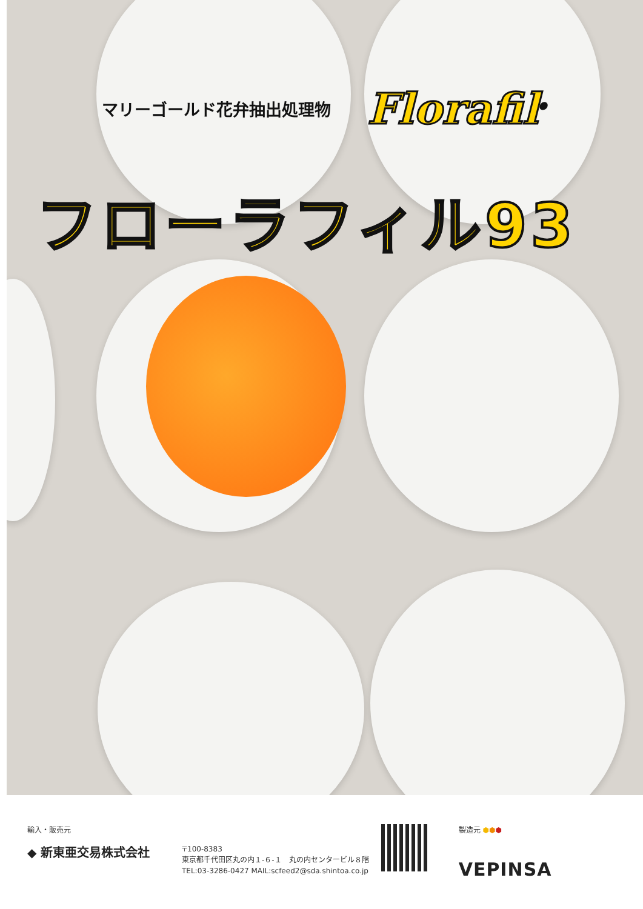マリーゴールド花弁抽出処理物 Florafil<sup>®</sup>
フローラフィル93
輸入・販売元
◆ 新東亜交易株式会社
〒100-8383
東京都千代田区丸の内１-６-１　丸の内センタービル８階
TEL:03-3286-0427 MAIL:scfeed2@sda.shintoa.co.jp
製造元 ⬢⬢⬢
VEPINSA